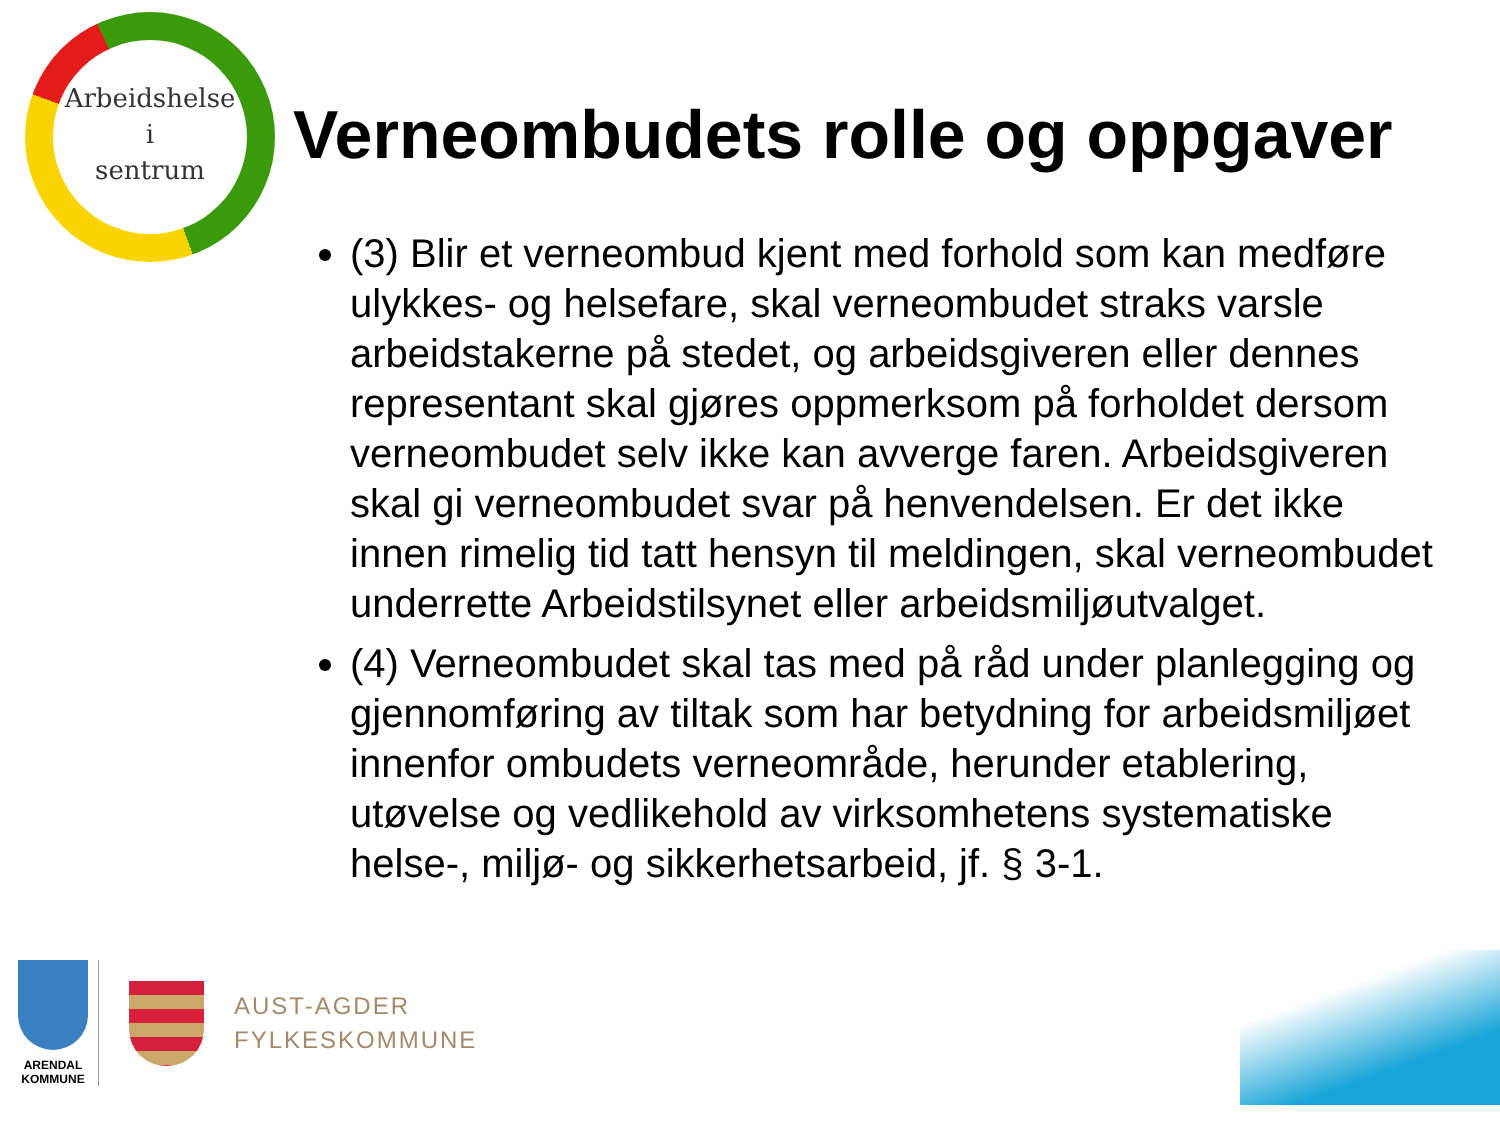Arbeidshelse
i
sentrum
Verneombudets rolle og oppgaver
(3) Blir et verneombud kjent med forhold som kan medføre ulykkes- og helsefare, skal verneombudet straks varsle arbeidstakerne på stedet, og arbeidsgiveren eller dennes representant skal gjøres oppmerksom på forholdet dersom verneombudet selv ikke kan avverge faren. Arbeidsgiveren skal gi verneombudet svar på henvendelsen. Er det ikke innen rimelig tid tatt hensyn til meldingen, skal verneombudet underrette Arbeidstilsynet eller arbeidsmiljøutvalget.
(4) Verneombudet skal tas med på råd under planlegging og gjennomføring av tiltak som har betydning for arbeidsmiljøet innenfor ombudets verneområde, herunder etablering, utøvelse og vedlikehold av virksomhetens systematiske helse-, miljø- og sikkerhetsarbeid, jf. § 3-1.
ARENDAL
KOMMUNE
AUST-AGDER
FYLKESKOMMUNE